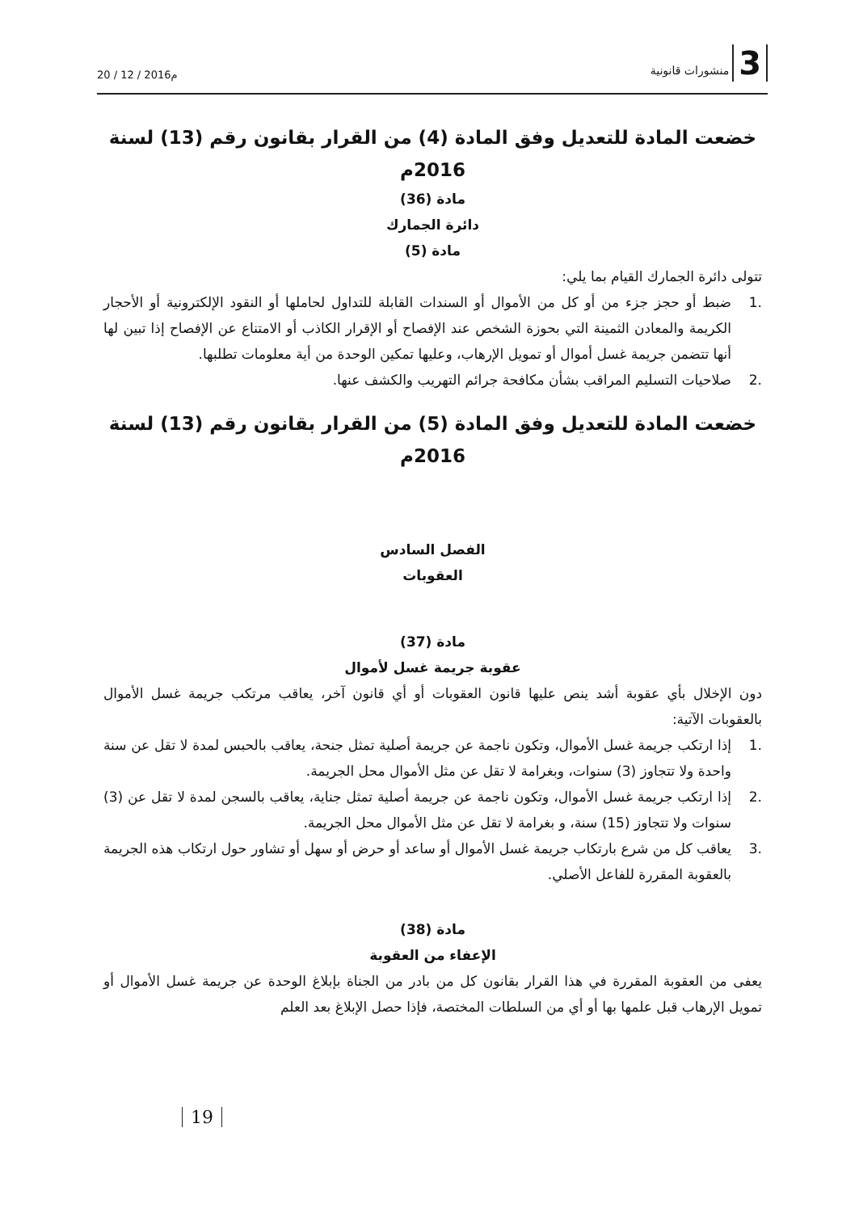3 منشورات قانونية
20 / 12 / 2016م
خضعت المادة للتعديل وفق المادة (4) من القرار بقانون رقم (13) لسنة 2016م
مادة (36)
دائرة الجمارك
مادة (5)
تتولى دائرة الجمارك القيام بما يلي:
.1 ضبط أو حجز جزء من أو كل من الأموال أو السندات القابلة للتداول لحاملها أو النقود الإلكترونية أو الأحجار الكريمة والمعادن الثمينة التي بحوزة الشخص عند الإفصاح أو الإقرار الكاذب أو الامتناع عن الإفصاح إذا تبين لها أنها تتضمن جريمة غسل أموال أو تمويل الإرهاب، وعليها تمكين الوحدة من أية معلومات تطلبها.
.2 صلاحيات التسليم المراقب بشأن مكافحة جرائم التهريب والكشف عنها.
خضعت المادة للتعديل وفق المادة (5) من القرار بقانون رقم (13) لسنة 2016م
الفصل السادس
العقوبات
مادة (37)
عقوبة جريمة غسل لأموال
دون الإخلال بأي عقوبة أشد ينص عليها قانون العقوبات أو أي قانون آخر، يعاقب مرتكب جريمة غسل الأموال بالعقوبات الآتية:
.1 إذا ارتكب جريمة غسل الأموال، وتكون ناجمة عن جريمة أصلية تمثل جنحة، يعاقب بالحبس لمدة لا تقل عن سنة واحدة ولا تتجاوز (3) سنوات، وبغرامة لا تقل عن مثل الأموال محل الجريمة.
.2 إذا ارتكب جريمة غسل الأموال، وتكون ناجمة عن جريمة أصلية تمثل جناية، يعاقب بالسجن لمدة لا تقل عن (3) سنوات ولا تتجاوز (15) سنة، و بغرامة لا تقل عن مثل الأموال محل الجريمة.
.3 يعاقب كل من شرع بارتكاب جريمة غسل الأموال أو ساعد أو حرض أو سهل أو تشاور حول ارتكاب هذه الجريمة بالعقوبة المقررة للفاعل الأصلي.
مادة (38)
الإعفاء من العقوبة
يعفى من العقوبة المقررة في هذا القرار بقانون كل من بادر من الجناة بإبلاغ الوحدة عن جريمة غسل الأموال أو تمويل الإرهاب قبل علمها بها أو أي من السلطات المختصة، فإذا حصل الإبلاغ بعد العلم
19